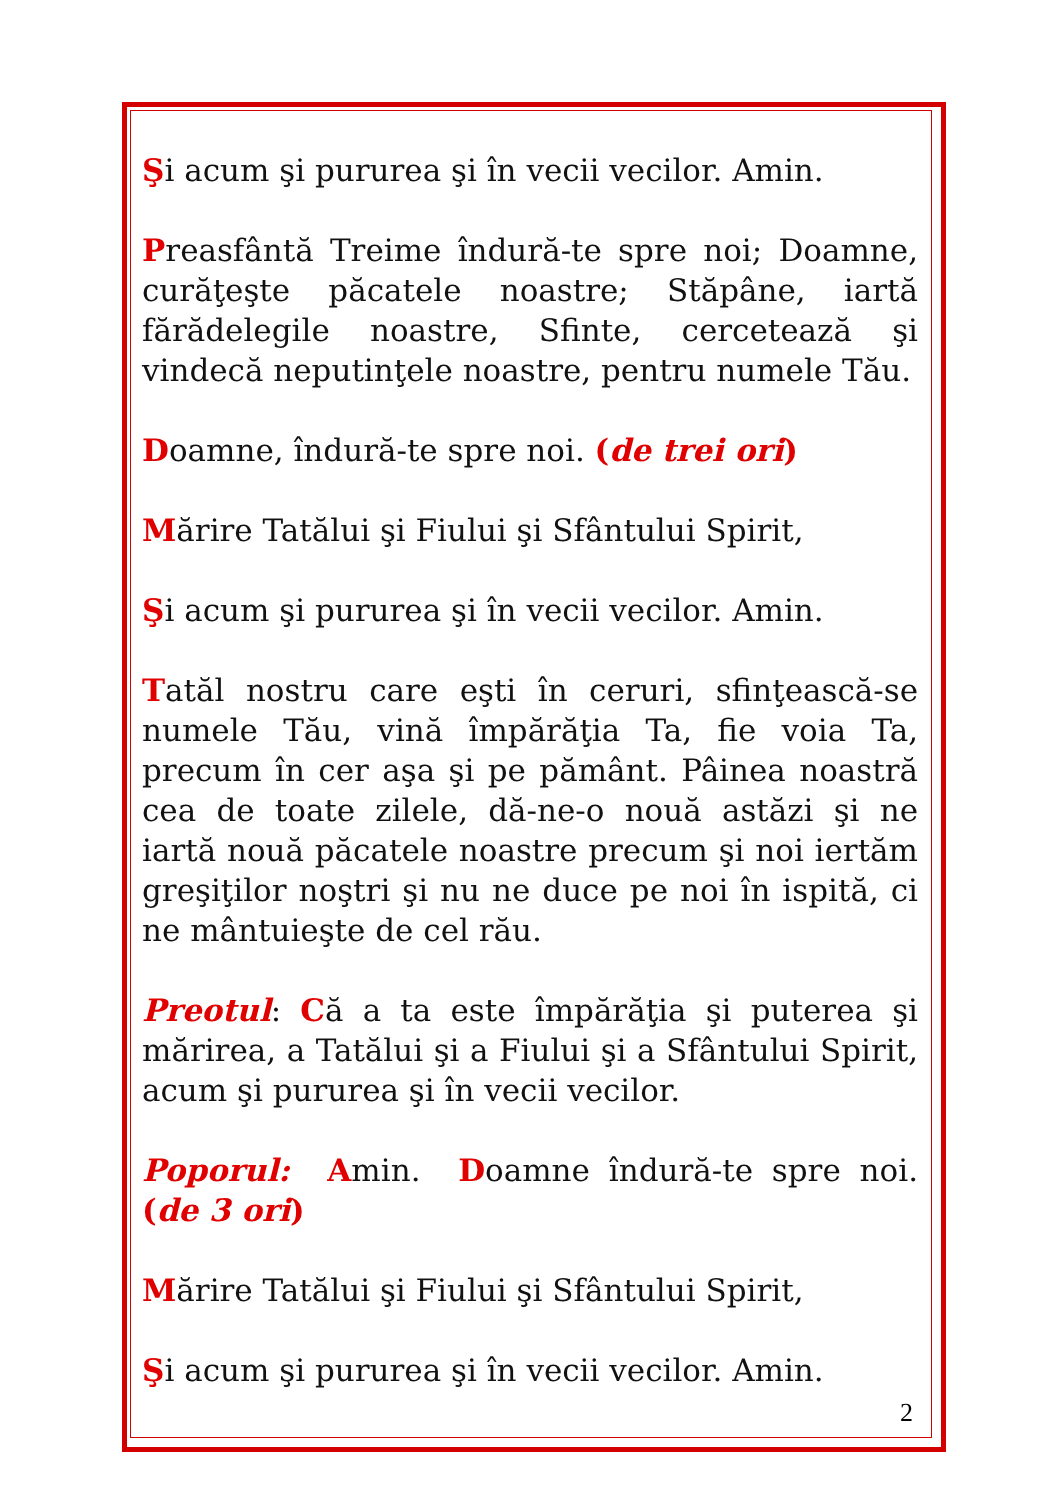Şi acum şi pururea şi în vecii vecilor. Amin.
Preasfântă Treime îndură-te spre noi; Doamne, curăţeşte păcatele noastre; Stăpâne, iartă fărădelegile noastre, Sfinte, cercetează şi vindecă neputinţele noastre, pentru numele Tău.
Doamne, îndură-te spre noi. (de trei ori)
Mărire Tatălui şi Fiului şi Sfântului Spirit,
Şi acum şi pururea şi în vecii vecilor. Amin.
Tatăl nostru care eşti în ceruri, sfinţească-se numele Tău, vină împărăţia Ta, fie voia Ta, precum în cer aşa şi pe pământ. Pâinea noastră cea de toate zilele, dă-ne-o nouă astăzi şi ne iartă nouă păcatele noastre precum şi noi iertăm greşiţilor noştri şi nu ne duce pe noi în ispită, ci ne mântuieşte de cel rău.
Preotul: Că a ta este împărăţia şi puterea şi mărirea, a Tatălui şi a Fiului şi a Sfântului Spirit, acum şi pururea şi în vecii vecilor.
Poporul: Amin. Doamne îndură-te spre noi. (de 3 ori)
Mărire Tatălui şi Fiului şi Sfântului Spirit,
Şi acum şi pururea şi în vecii vecilor. Amin.
2